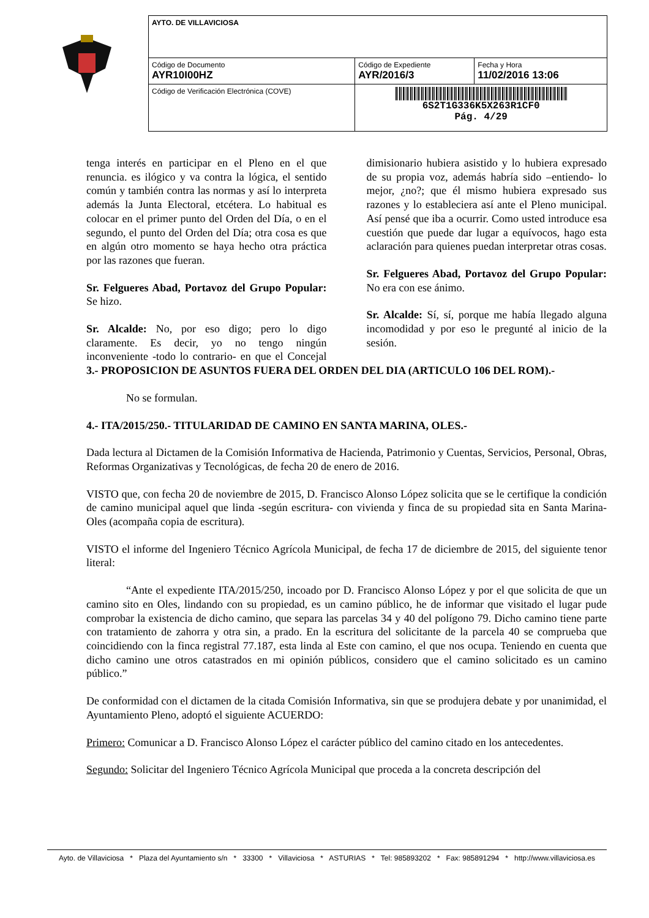| AYTO. DE VILLAVICIOSA | | |
| Código de Documento AYR10I00HZ | Código de Expediente AYR/2016/3 | Fecha y Hora 11/02/2016 13:06 |
| Código de Verificación Electrónica (COVE) | 6S2T1G336K5X263R1CF0 Pág. 4/29 | |
tenga interés en participar en el Pleno en el que renuncia. es ilógico y va contra la lógica, el sentido común y también contra las normas y así lo interpreta además la Junta Electoral, etcétera. Lo habitual es colocar en el primer punto del Orden del Día, o en el segundo, el punto del Orden del Día; otra cosa es que en algún otro momento se haya hecho otra práctica por las razones que fueran.
Sr. Felgueres Abad, Portavoz del Grupo Popular: Se hizo.
Sr. Alcalde: No, por eso digo; pero lo digo claramente. Es decir, yo no tengo ningún inconveniente -todo lo contrario- en que el Concejal dimisionario hubiera asistido y lo hubiera expresado de su propia voz, además habría sido –entiendo- lo mejor, ¿no?; que él mismo hubiera expresado sus razones y lo estableciera así ante el Pleno municipal. Así pensé que iba a ocurrir. Como usted introduce esa cuestión que puede dar lugar a equívocos, hago esta aclaración para quienes puedan interpretar otras cosas.
Sr. Felgueres Abad, Portavoz del Grupo Popular: No era con ese ánimo.
Sr. Alcalde: Sí, sí, porque me había llegado alguna incomodidad y por eso le pregunté al inicio de la sesión.
3.- PROPOSICION DE ASUNTOS FUERA DEL ORDEN DEL DIA (ARTICULO 106 DEL ROM).-
No se formulan.
4.- ITA/2015/250.- TITULARIDAD DE CAMINO EN SANTA MARINA, OLES.-
Dada lectura al Dictamen de la Comisión Informativa de Hacienda, Patrimonio y Cuentas, Servicios, Personal, Obras, Reformas Organizativas y Tecnológicas, de fecha 20 de enero de 2016.
VISTO que, con fecha 20 de noviembre de 2015, D. Francisco Alonso López solicita que se le certifique la condición de camino municipal aquel que linda -según escritura- con vivienda y finca de su propiedad sita en Santa Marina- Oles (acompaña copia de escritura).
VISTO el informe del Ingeniero Técnico Agrícola Municipal, de fecha 17 de diciembre de 2015, del siguiente tenor literal:
“Ante el expediente ITA/2015/250, incoado por D. Francisco Alonso López y por el que solicita de que un camino sito en Oles, lindando con su propiedad, es un camino público, he de informar que visitado el lugar pude comprobar la existencia de dicho camino, que separa las parcelas 34 y 40 del polígono 79. Dicho camino tiene parte con tratamiento de zahorra y otra sin, a prado. En la escritura del solicitante de la parcela 40 se comprueba que coincidiendo con la finca registral 77.187, esta linda al Este con camino, el que nos ocupa. Teniendo en cuenta que dicho camino une otros catastrados en mi opinión públicos, considero que el camino solicitado es un camino público.”
De conformidad con el dictamen de la citada Comisión Informativa, sin que se produjera debate y por unanimidad, el Ayuntamiento Pleno, adoptó el siguiente ACUERDO:
Primero: Comunicar a D. Francisco Alonso López el carácter público del camino citado en los antecedentes.
Segundo: Solicitar del Ingeniero Técnico Agrícola Municipal que proceda a la concreta descripción del
Ayto. de Villaviciosa * Plaza del Ayuntamiento s/n * 33300 * Villaviciosa * ASTURIAS * Tel: 985893202 * Fax: 985891294 * http://www.villaviciosa.es